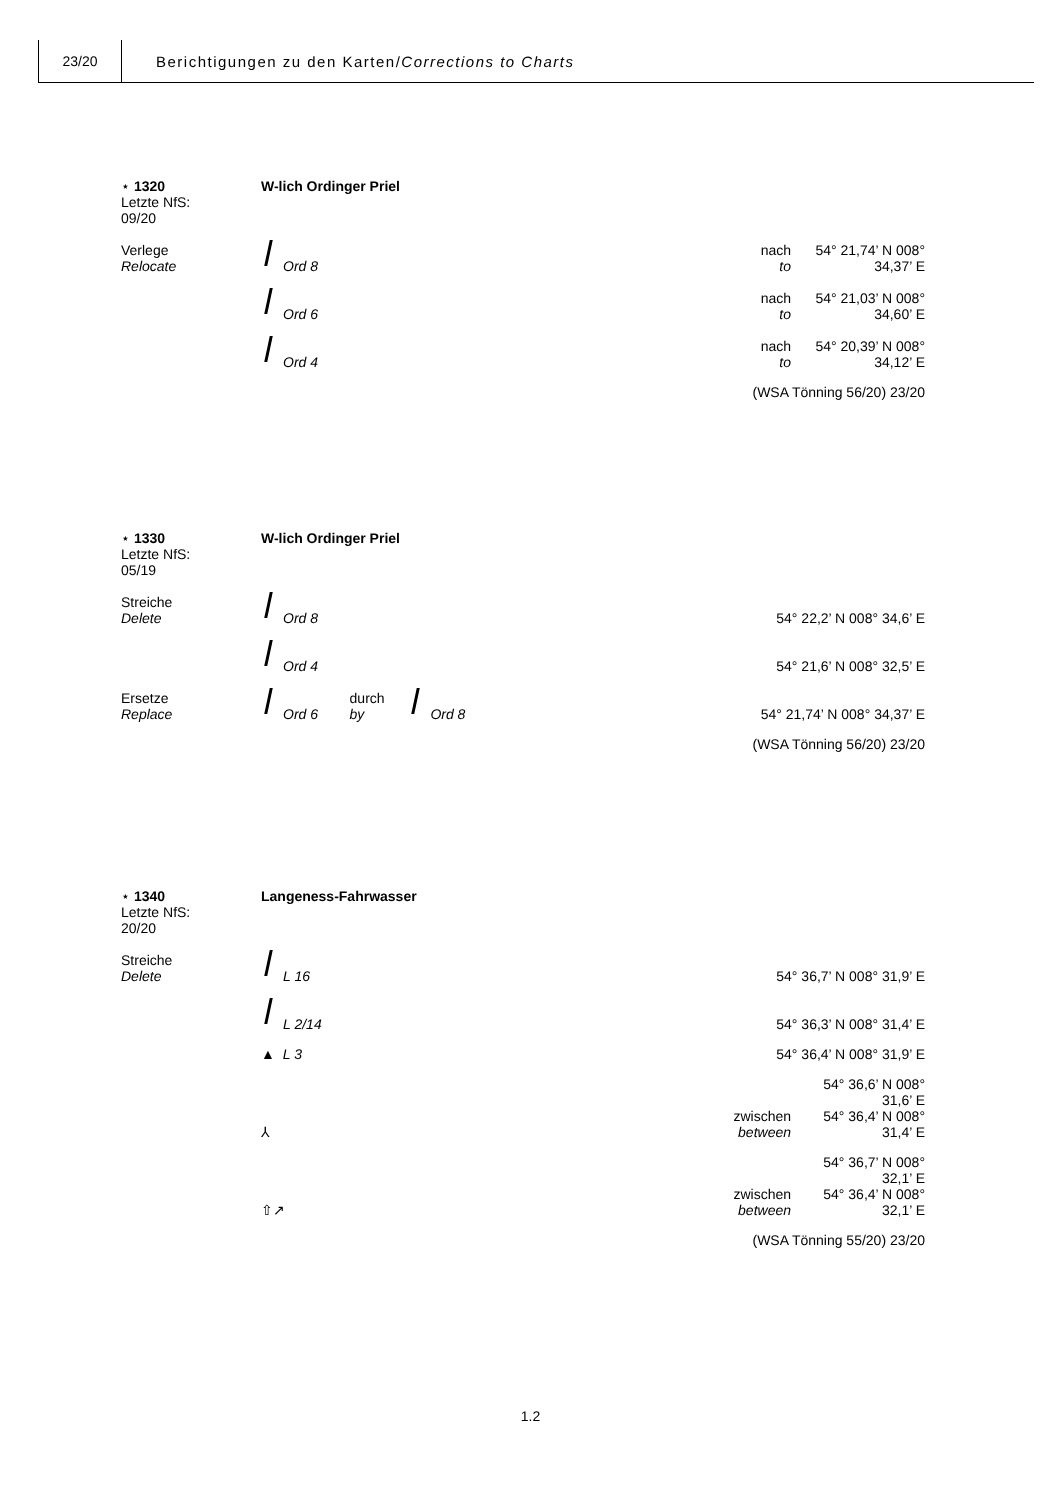23/20
Berichtigungen zu den Karten/Corrections to Charts
⋆ 1320
Letzte NfS:
09/20
W-lich Ordinger Priel
Verlege
Relocate
Ord 8
nach
to
54° 21,74’ N 008° 34,37’ E
Ord 6
nach
to
54° 21,03’ N 008° 34,60’ E
Ord 4
nach
to
54° 20,39’ N 008° 34,12’ E
(WSA Tönning 56/20) 23/20
⋆ 1330
Letzte NfS:
05/19
W-lich Ordinger Priel
Streiche
Delete
Ord 8
54° 22,2’ N 008° 34,6’ E
Ord 4
54° 21,6’ N 008° 32,5’ E
Ersetze
Replace
Ord 6 durch
by Ord 8
54° 21,74’ N 008° 34,37’ E
(WSA Tönning 56/20) 23/20
⋆ 1340
Letzte NfS:
20/20
Langeness-Fahrwasser
Streiche
Delete
L 16
54° 36,7’ N 008° 31,9’ E
L 2/14
54° 36,3’ N 008° 31,4’ E
▲ L 3
54° 36,4’ N 008° 31,9’ E
⅄
zwischen
between
54° 36,6’ N 008° 31,6’ E
54° 36,4’ N 008° 31,4’ E
⇧↗
zwischen
between
54° 36,7’ N 008° 32,1’ E
54° 36,4’ N 008° 32,1’ E
(WSA Tönning 55/20) 23/20
1.2